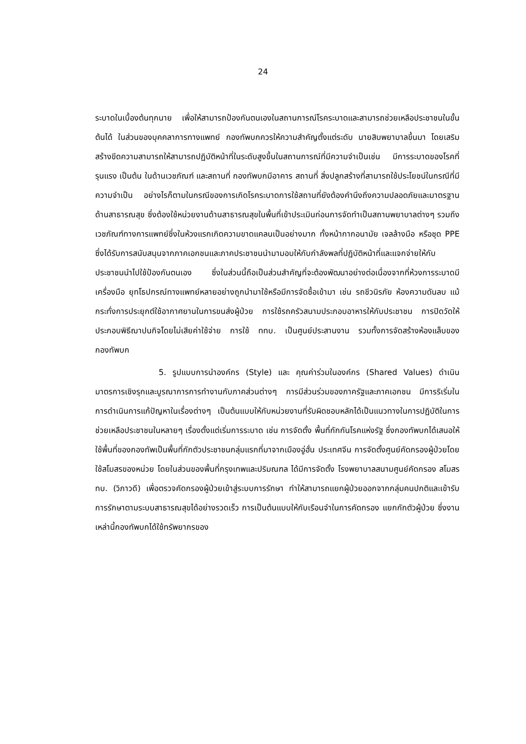24
ระบาดในเบื้องต้นทุกนาย เพื่อให้สามารถป้องกันตนเองในสถานการณ์โรคระบาดและสามารถช่วยเหลือประชาชนในขั้นต้นได้ ในส่วนของบุคคลาการทางแพทย์ กองทัพบกควรให้ความสำคัญตั้งแต่ระดับ นายสิบพยาบาลขึ้นมา โดยเสริมสร้างขีดความสามารถให้สามารถปฏิบัติหน้าที่ในระดับสูงขึ้นในสถานการณ์ที่มีความจำเป็นเช่น มีการระบาดของโรคที่รุนแรง เป็นต้น ในด้านเวชภัณฑ์ และสถานที่ กองทัพบกมีอาคาร สถานที่ สิ่งปลูกสร้างที่สามารถใช้ประโยชน์ในกรณีที่มีความจำเป็น อย่างไรก็ตามในกรณีของการเกิดโรคระบาดการใช้สถานที่ยังต้องคำนึงถึงความปลอดภัยและมาตรฐานด้านสาธารณสุข ซึ่งต้องใช้หน่วยงานด้านสาธารณสุขในพื้นที่เข้าประเมินก่อนการจัดทำเป็นสถานพยาบาลต่างๆ รวมถึงเวชภัณฑ์ทางการแพทย์ซึ่งในห้วงแรกเกิดความขาดแคลนเป็นอย่างมาก ทั้งหน้ากากอนามัย เจลล้างมือ หรือชุด PPE ซึ่งได้รับการสนับสนุนจากภาคเอกชนและภาคประชาชนนำมามอบให้กับกำลังพลที่ปฏิบัติหน้าที่และแจกจ่ายให้กับประชาชนนำไปใช้ป้องกันตนเอง ซึ่งในส่วนนี้ถือเป็นส่วนสำคัญที่จะต้องพัฒนาอย่างต่อเนื่องจากที่ห้วงการระบาดมีเครื่องมือ ยุทโธปกรณ์ทางแพทย์หลายอย่างถูกนำมาใช้หรือมีการจัดซื้อเข้ามา เช่น รถชีวนิรภัย ห้องความดันลบ แม้กระทั่งการประยุกต์ใช้อากาศยานในการขนส่งผู้ป่วย การใช้รถครัวสนามประกอบอาหารให้กับประชาชน การปิดวัดให้ประกอบพิธีฌาปนกิจโดยไม่เสียค่าใช้จ่าย การใช้ ททบ. เป็นศูนย์ประสานงาน รวมทั้งการจัดสร้างห้องแล็บของ กองทัพบก
5. รูปแบบการนำองค์กร (Style) และ คุณค่าร่วมในองค์กร (Shared Values) ดำเนินมาตรการเชิงรุกและบูรณาการการทำงานกับภาคส่วนต่างๆ การมีส่วนร่วมของภาครัฐและภาคเอกชน มีการริเริ่มในการดำเนินการแก้ปัญหาในเรื่องต่างๆ เป็นต้นแบบให้กับหน่วยงานที่รับผิดชอบหลักได้เป็นแนวทางในการปฏิบัติในการช่วยเหลือประชาชนในหลายๆ เรื่องตั้งแต่เริ่มการระบาด เช่น การจัดตั้ง พื้นที่กักกันโรคแห่งรัฐ ซึ่งกองทัพบกได้เสนอให้ใช้พื้นที่ของกองทัพเป็นพื้นที่กักตัวประชาชนกลุ่มแรกที่มาจากเมืองอู่ฮั่น ประเทศจีน การจัดตั้งศูนย์คัดกรองผู้ป่วยโดยใช้สโมสรของหน่วย โดยในส่วนของพื้นที่กรุงเทพและปริมณฑล ได้มีการจัดตั้ง โรงพยาบาลสนามศูนย์คัดกรอง สโมสร ทบ. (วิภาวดี) เพื่อตรวจคัดกรองผู้ป่วยเข้าสู่ระบบการรักษา ทำให้สามารถแยกผู้ป่วยออกจากกลุ่มคนปกติและเข้ารับการรักษาตามระบบสาธารณสุขได้อย่างรวดเร็ว การเป็นต้นแบบให้กับเรือนจำในการคัดกรอง แยกกักตัวผู้ป่วย ซึ่งงานเหล่านี้กองทัพบกได้ใช้ทรัพยากรของ